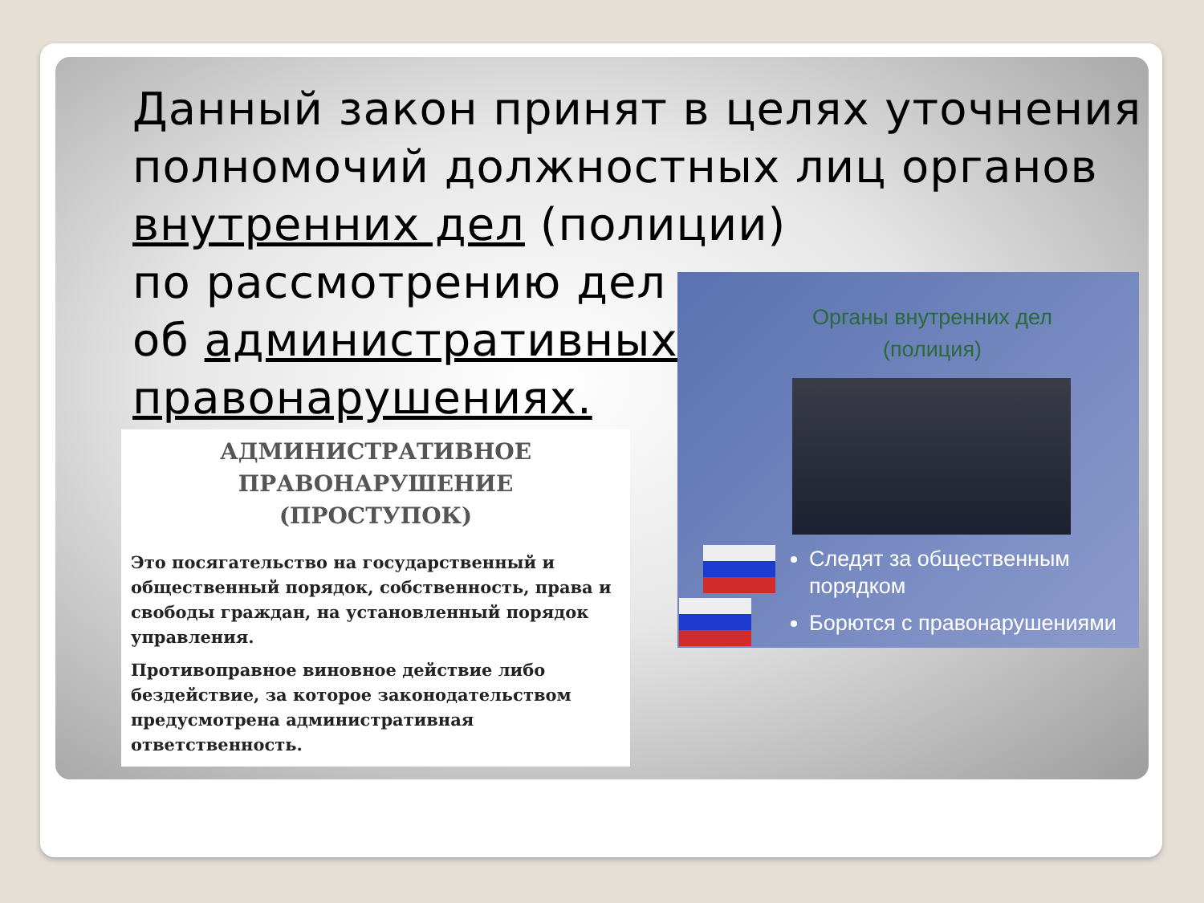Данный закон принят в целях уточнения полномочий должностных лиц органов внутренних дел (полиции)
по рассмотрению дел
об административных
правонарушениях.
АДМИНИСТРАТИВНОЕ
ПРАВОНАРУШЕНИЕ
(ПРОСТУПОК)
Это посягательство на государственный и общественный порядок, собственность, права и свободы граждан, на установленный порядок управления.
Противоправное виновное действие либо бездействие, за которое законодательством предусмотрена административная ответственность.
Органы внутренних дел
(полиция)
Следят за общественным порядком
Борются с правонарушениями